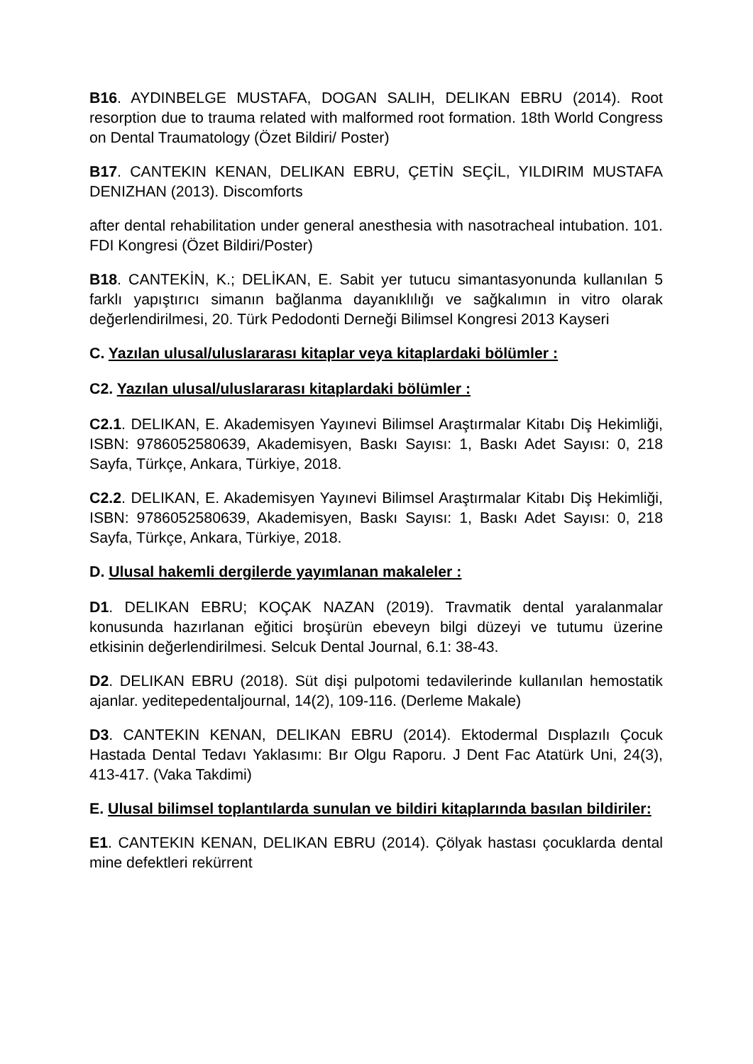B16. AYDINBELGE MUSTAFA, DOGAN SALIH, DELIKAN EBRU (2014). Root resorption due to trauma related with malformed root formation. 18th World Congress on Dental Traumatology (Özet Bildiri/ Poster)
B17. CANTEKIN KENAN, DELIKAN EBRU, ÇETİN SEÇİL, YILDIRIM MUSTAFA DENIZHAN (2013). Discomforts
after dental rehabilitation under general anesthesia with nasotracheal intubation. 101. FDI Kongresi (Özet Bildiri/Poster)
B18. CANTEKİN, K.; DELİKAN, E. Sabit yer tutucu simantasyonunda kullanılan 5 farklı yapıştırıcı simanın bağlanma dayanıklılığı ve sağkalımın in vitro olarak değerlendirilmesi, 20. Türk Pedodonti Derneği Bilimsel Kongresi 2013 Kayseri
C. Yazılan ulusal/uluslararası kitaplar veya kitaplardaki bölümler :
C2. Yazılan ulusal/uluslararası kitaplardaki bölümler :
C2.1. DELIKAN, E. Akademisyen Yayınevi Bilimsel Araştırmalar Kitabı Diş Hekimliği, ISBN: 9786052580639, Akademisyen, Baskı Sayısı: 1, Baskı Adet Sayısı: 0, 218 Sayfa, Türkçe, Ankara, Türkiye, 2018.
C2.2. DELIKAN, E. Akademisyen Yayınevi Bilimsel Araştırmalar Kitabı Diş Hekimliği, ISBN: 9786052580639, Akademisyen, Baskı Sayısı: 1, Baskı Adet Sayısı: 0, 218 Sayfa, Türkçe, Ankara, Türkiye, 2018.
D. Ulusal hakemli dergilerde yayımlanan makaleler :
D1. DELIKAN EBRU; KOÇAK NAZAN (2019). Travmatik dental yaralanmalar konusunda hazırlanan eğitici broşürün ebeveyn bilgi düzeyi ve tutumu üzerine etkisinin değerlendirilmesi. Selcuk Dental Journal, 6.1: 38-43.
D2. DELIKAN EBRU (2018). Süt dişi pulpotomi tedavilerinde kullanılan hemostatik ajanlar. yeditepedentaljournal, 14(2), 109-116. (Derleme Makale)
D3. CANTEKIN KENAN, DELIKAN EBRU (2014). Ektodermal Dısplazılı Çocuk Hastada Dental Tedavı Yaklasımı: Bır Olgu Raporu. J Dent Fac Atatürk Uni, 24(3), 413-417. (Vaka Takdimi)
E. Ulusal bilimsel toplantılarda sunulan ve bildiri kitaplarında basılan bildiriler:
E1. CANTEKIN KENAN, DELIKAN EBRU (2014). Çölyak hastası çocuklarda dental mine defektleri rekürrent